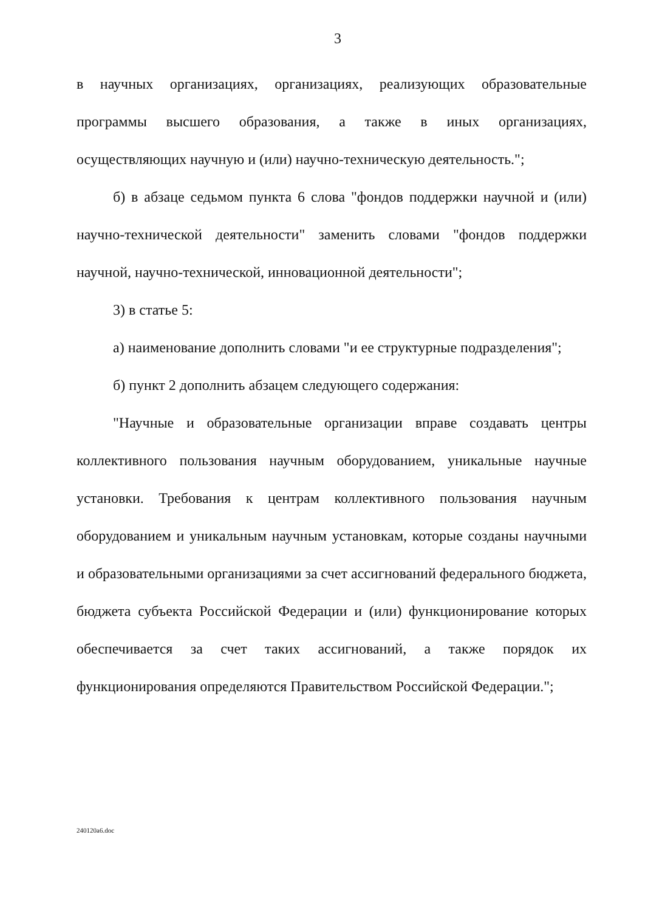3
в научных организациях, организациях, реализующих образовательные программы высшего образования, а также в иных организациях, осуществляющих научную и (или) научно-техническую деятельность.";
б) в абзаце седьмом пункта 6 слова "фондов поддержки научной и (или) научно-технической деятельности" заменить словами "фондов поддержки научной, научно-технической, инновационной деятельности";
3) в статье 5:
а) наименование дополнить словами "и ее структурные подразделения";
б) пункт 2 дополнить абзацем следующего содержания:
"Научные и образовательные организации вправе создавать центры коллективного пользования научным оборудованием, уникальные научные установки. Требования к центрам коллективного пользования научным оборудованием и уникальным научным установкам, которые созданы научными и образовательными организациями за счет ассигнований федерального бюджета, бюджета субъекта Российской Федерации и (или) функционирование которых обеспечивается за счет таких ассигнований, а также порядок их функционирования определяются Правительством Российской Федерации.";
240120a6.doc